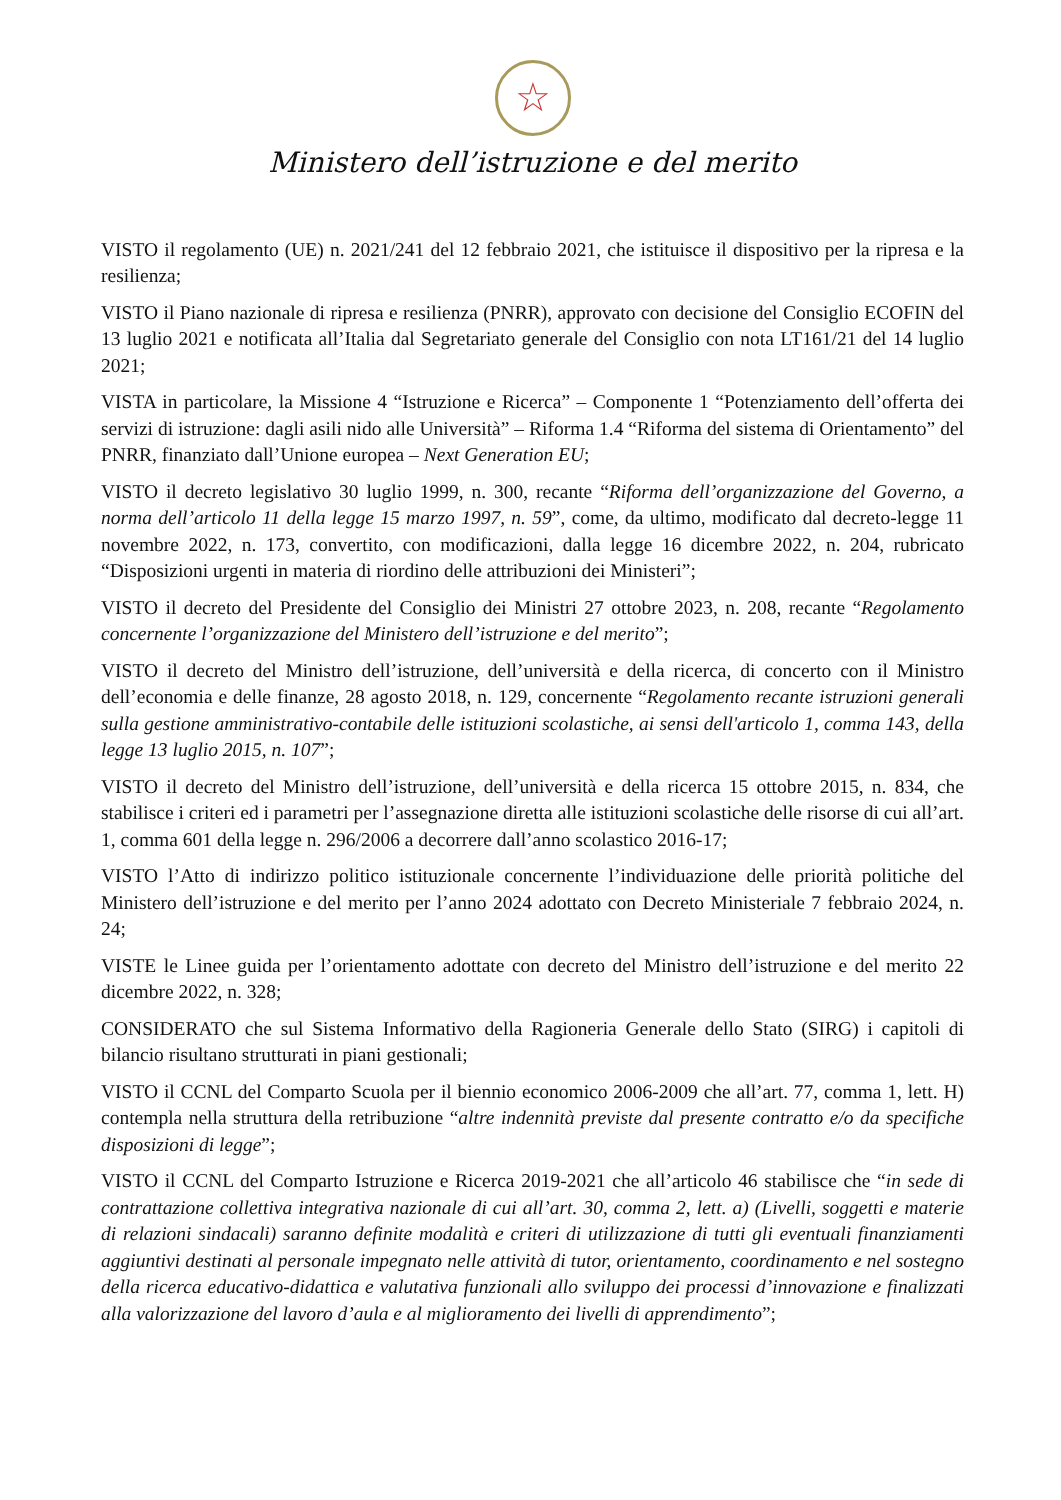☆
Ministero dell’istruzione e del merito
VISTO il regolamento (UE) n. 2021/241 del 12 febbraio 2021, che istituisce il dispositivo per la ripresa e la resilienza;
VISTO il Piano nazionale di ripresa e resilienza (PNRR), approvato con decisione del Consiglio ECOFIN del 13 luglio 2021 e notificata all’Italia dal Segretariato generale del Consiglio con nota LT161/21 del 14 luglio 2021;
VISTA in particolare, la Missione 4 “Istruzione e Ricerca” – Componente 1 “Potenziamento dell’offerta dei servizi di istruzione: dagli asili nido alle Università” – Riforma 1.4 “Riforma del sistema di Orientamento” del PNRR, finanziato dall’Unione europea – Next Generation EU;
VISTO il decreto legislativo 30 luglio 1999, n. 300, recante “Riforma dell’organizzazione del Governo, a norma dell’articolo 11 della legge 15 marzo 1997, n. 59”, come, da ultimo, modificato dal decreto-legge 11 novembre 2022, n. 173, convertito, con modificazioni, dalla legge 16 dicembre 2022, n. 204, rubricato “Disposizioni urgenti in materia di riordino delle attribuzioni dei Ministeri”;
VISTO il decreto del Presidente del Consiglio dei Ministri 27 ottobre 2023, n. 208, recante “Regolamento concernente l’organizzazione del Ministero dell’istruzione e del merito”;
VISTO il decreto del Ministro dell’istruzione, dell’università e della ricerca, di concerto con il Ministro dell’economia e delle finanze, 28 agosto 2018, n. 129, concernente “Regolamento recante istruzioni generali sulla gestione amministrativo-contabile delle istituzioni scolastiche, ai sensi dell'articolo 1, comma 143, della legge 13 luglio 2015, n. 107”;
VISTO il decreto del Ministro dell’istruzione, dell’università e della ricerca 15 ottobre 2015, n. 834, che stabilisce i criteri ed i parametri per l’assegnazione diretta alle istituzioni scolastiche delle risorse di cui all’art. 1, comma 601 della legge n. 296/2006 a decorrere dall’anno scolastico 2016-17;
VISTO l’Atto di indirizzo politico istituzionale concernente l’individuazione delle priorità politiche del Ministero dell’istruzione e del merito per l’anno 2024 adottato con Decreto Ministeriale 7 febbraio 2024, n. 24;
VISTE le Linee guida per l’orientamento adottate con decreto del Ministro dell’istruzione e del merito 22 dicembre 2022, n. 328;
CONSIDERATO che sul Sistema Informativo della Ragioneria Generale dello Stato (SIRG) i capitoli di bilancio risultano strutturati in piani gestionali;
VISTO il CCNL del Comparto Scuola per il biennio economico 2006-2009 che all’art. 77, comma 1, lett. H) contempla nella struttura della retribuzione “altre indennità previste dal presente contratto e/o da specifiche disposizioni di legge”;
VISTO il CCNL del Comparto Istruzione e Ricerca 2019-2021 che all’articolo 46 stabilisce che “in sede di contrattazione collettiva integrativa nazionale di cui all’art. 30, comma 2, lett. a) (Livelli, soggetti e materie di relazioni sindacali) saranno definite modalità e criteri di utilizzazione di tutti gli eventuali finanziamenti aggiuntivi destinati al personale impegnato nelle attività di tutor, orientamento, coordinamento e nel sostegno della ricerca educativo-didattica e valutativa funzionali allo sviluppo dei processi d’innovazione e finalizzati alla valorizzazione del lavoro d’aula e al miglioramento dei livelli di apprendimento”;